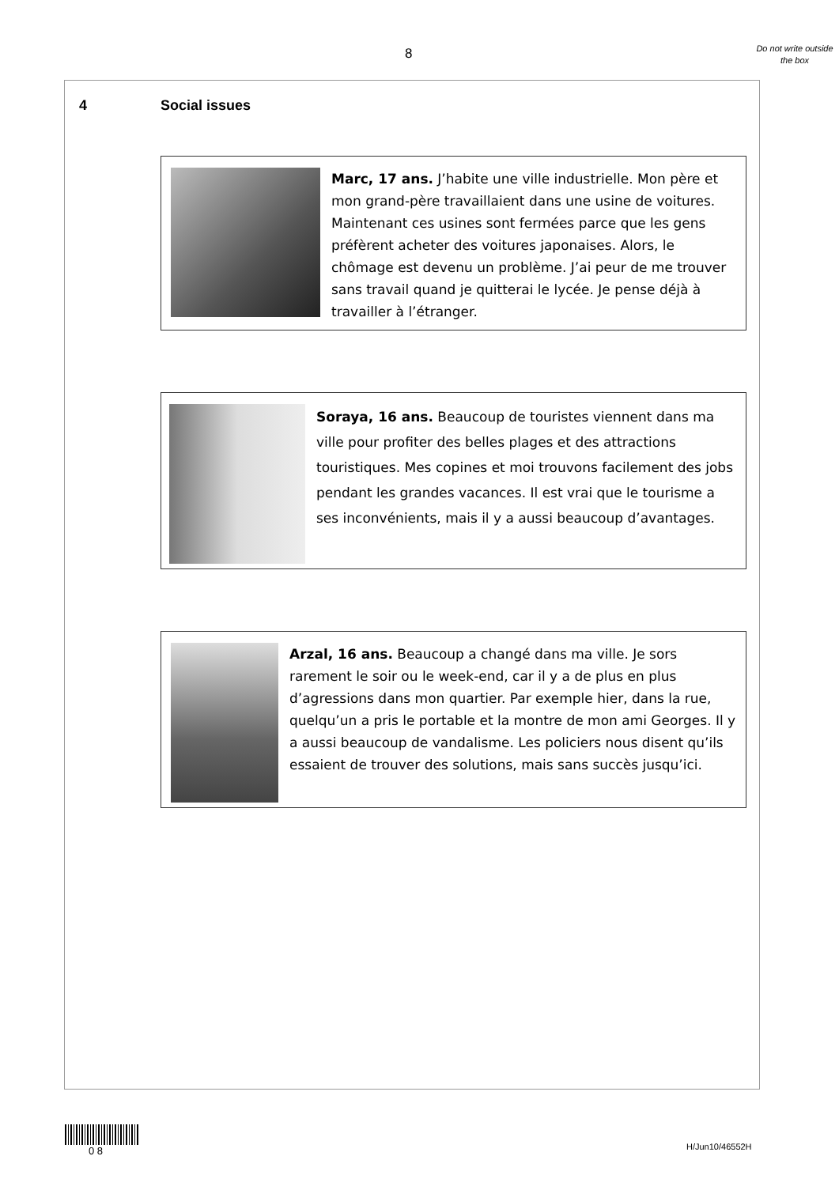8
Do not write outside the box
4 Social issues
Marc, 17 ans. J’habite une ville industrielle. Mon père et mon grand-père travaillaient dans une usine de voitures. Maintenant ces usines sont fermées parce que les gens préfèrent acheter des voitures japonaises. Alors, le chômage est devenu un problème. J’ai peur de me trouver sans travail quand je quitterai le lycée. Je pense déjà à travailler à l’étranger.
Soraya, 16 ans. Beaucoup de touristes viennent dans ma ville pour profiter des belles plages et des attractions touristiques. Mes copines et moi trouvons facilement des jobs pendant les grandes vacances. Il est vrai que le tourisme a ses inconvénients, mais il y a aussi beaucoup d’avantages.
Arzal, 16 ans. Beaucoup a changé dans ma ville. Je sors rarement le soir ou le week-end, car il y a de plus en plus d’agressions dans mon quartier. Par exemple hier, dans la rue, quelqu’un a pris le portable et la montre de mon ami Georges. Il y a aussi beaucoup de vandalisme. Les policiers nous disent qu’ils essaient de trouver des solutions, mais sans succès jusqu’ici.
0 8
H/Jun10/46552H